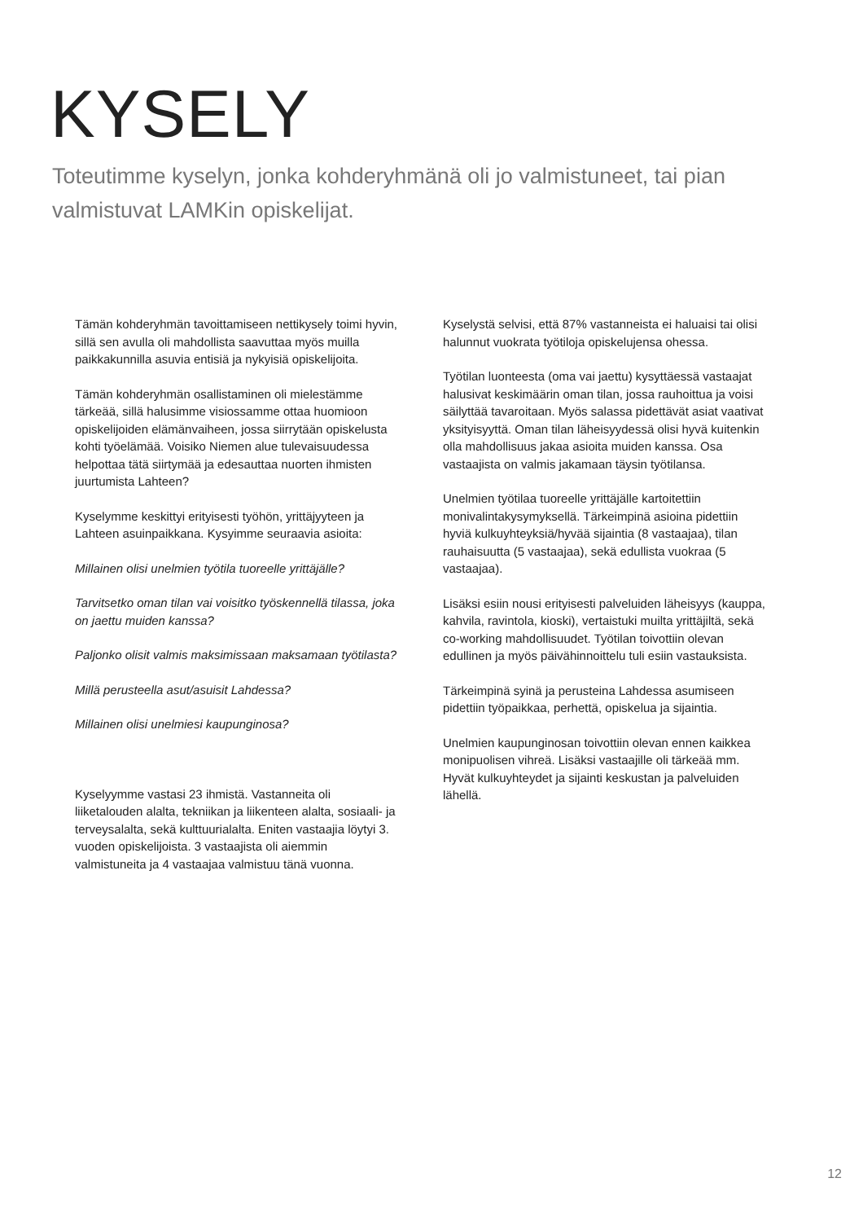KYSELY
Toteutimme kyselyn, jonka kohderyhmänä oli jo valmistuneet, tai pian valmistuvat LAMKin opiskelijat.
Tämän kohderyhmän tavoittamiseen nettikysely toimi hyvin, sillä sen avulla oli mahdollista saavuttaa myös muilla paikkakunnilla asuvia entisiä ja nykyisiä opiskelijoita.
Tämän kohderyhmän osallistaminen oli mielestämme tärkeää, sillä halusimme visiossamme ottaa huomioon opiskelijoiden elämänvaiheen, jossa siirrytään opiskelusta kohti työelämää. Voisiko Niemen alue tulevaisuudessa helpottaa tätä siirtymää ja edesauttaa nuorten ihmisten juurtumista Lahteen?
Kyselymme keskittyi erityisesti työhön, yrittäjyyteen ja Lahteen asuinpaikkana. Kysyimme seuraavia asioita:
Millainen olisi unelmien työtila tuoreelle yrittäjälle?
Tarvitsetko oman tilan vai voisitko työskennellä tilassa, joka on jaettu muiden kanssa?
Paljonko olisit valmis maksimissaan maksamaan työtilasta?
Millä perusteella asut/asuisit Lahdessa?
Millainen olisi unelmiesi kaupunginosa?
Kyselyymme vastasi 23 ihmistä. Vastanneita oli liiketalouden alalta, tekniikan ja liikenteen alalta, sosiaali- ja terveysalalta, sekä kulttuurialalta. Eniten vastaajia löytyi 3. vuoden opiskelijoista. 3 vastaajista oli aiemmin valmistuneita ja 4 vastaajaa valmistuu tänä vuonna.
Kyselystä selvisi, että 87% vastanneista ei haluaisi tai olisi halunnut vuokrata työtiloja opiskelujensa ohessa.
Työtilan luonteesta (oma vai jaettu) kysyttäessä vastaajat halusivat keskimäärin oman tilan, jossa rauhoittua ja voisi säilyttää tavaroitaan. Myös salassa pidettävät asiat vaativat yksityisyyttä. Oman tilan läheisyydessä olisi hyvä kuitenkin olla mahdollisuus jakaa asioita muiden kanssa. Osa vastaajista on valmis jakamaan täysin työtilansa.
Unelmien työtilaa tuoreelle yrittäjälle kartoitettiin monivalintakysymyksellä. Tärkeimpinä asioina pidettiin hyviä kulkuyhteyksiä/hyvää sijaintia (8 vastaajaa), tilan rauhaisuutta (5 vastaajaa), sekä edullista vuokraa (5 vastaajaa).
Lisäksi esiin nousi erityisesti palveluiden läheisyys (kauppa, kahvila, ravintola, kioski), vertaistuki muilta yrittäjiltä, sekä co-working mahdollisuudet. Työtilan toivottiin olevan edullinen ja myös päivähinnoittelu tuli esiin vastauksista.
Tärkeimpinä syinä ja perusteina Lahdessa asumiseen pidettiin työpaikkaa, perhettä, opiskelua ja sijaintia.
Unelmien kaupunginosan toivottiin olevan ennen kaikkea monipuolisen vihreä. Lisäksi vastaajille oli tärkeää mm. Hyvät kulkuyhteydet ja sijainti keskustan ja palveluiden lähellä.
12